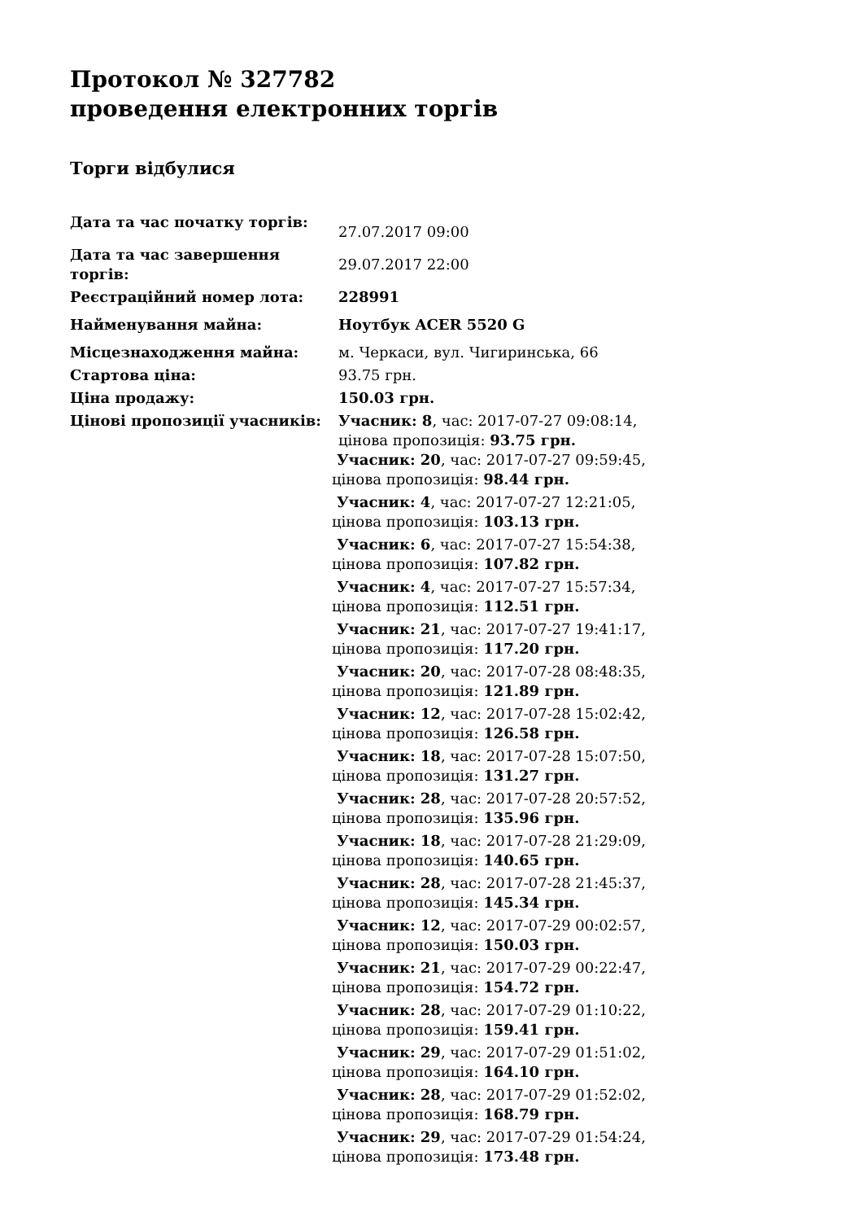Протокол № 327782
проведення електронних торгів
Торги відбулися
| Дата та час початку торгів: | 27.07.2017 09:00 |
| Дата та час завершення торгів: | 29.07.2017 22:00 |
| Реєстраційний номер лота: | 228991 |
| Найменування майна: | Ноутбук ACER 5520 G |
| Місцезнаходження майна: | м. Черкаси, вул. Чигиринська, 66 |
| Стартова ціна: | 93.75 грн. |
| Ціна продажу: | 150.03 грн. |
| Цінові пропозиції учасників: | Учасник: 8 , час: 2017-07-27 09:08:14, цінова пропозиція: 93.75 грн. Учасник: 20 , час: 2017-07-27 09:59:45, цінова пропозиція: 98.44 грн. Учасник: 4 , час: 2017-07-27 12:21:05, цінова пропозиція: 103.13 грн. Учасник: 6 , час: 2017-07-27 15:54:38, цінова пропозиція: 107.82 грн. Учасник: 4 , час: 2017-07-27 15:57:34, цінова пропозиція: 112.51 грн. Учасник: 21 , час: 2017-07-27 19:41:17, цінова пропозиція: 117.20 грн. Учасник: 20 , час: 2017-07-28 08:48:35, цінова пропозиція: 121.89 грн. Учасник: 12 , час: 2017-07-28 15:02:42, цінова пропозиція: 126.58 грн. Учасник: 18 , час: 2017-07-28 15:07:50, цінова пропозиція: 131.27 грн. Учасник: 28 , час: 2017-07-28 20:57:52, цінова пропозиція: 135.96 грн. Учасник: 18 , час: 2017-07-28 21:29:09, цінова пропозиція: 140.65 грн. Учасник: 28 , час: 2017-07-28 21:45:37, цінова пропозиція: 145.34 грн. Учасник: 12 , час: 2017-07-29 00:02:57, цінова пропозиція: 150.03 грн. Учасник: 21 , час: 2017-07-29 00:22:47, цінова пропозиція: 154.72 грн. Учасник: 28 , час: 2017-07-29 01:10:22, цінова пропозиція: 159.41 грн. Учасник: 29 , час: 2017-07-29 01:51:02, цінова пропозиція: 164.10 грн. Учасник: 28 , час: 2017-07-29 01:52:02, цінова пропозиція: 168.79 грн. Учасник: 29 , час: 2017-07-29 01:54:24, цінова пропозиція: 173.48 грн. |